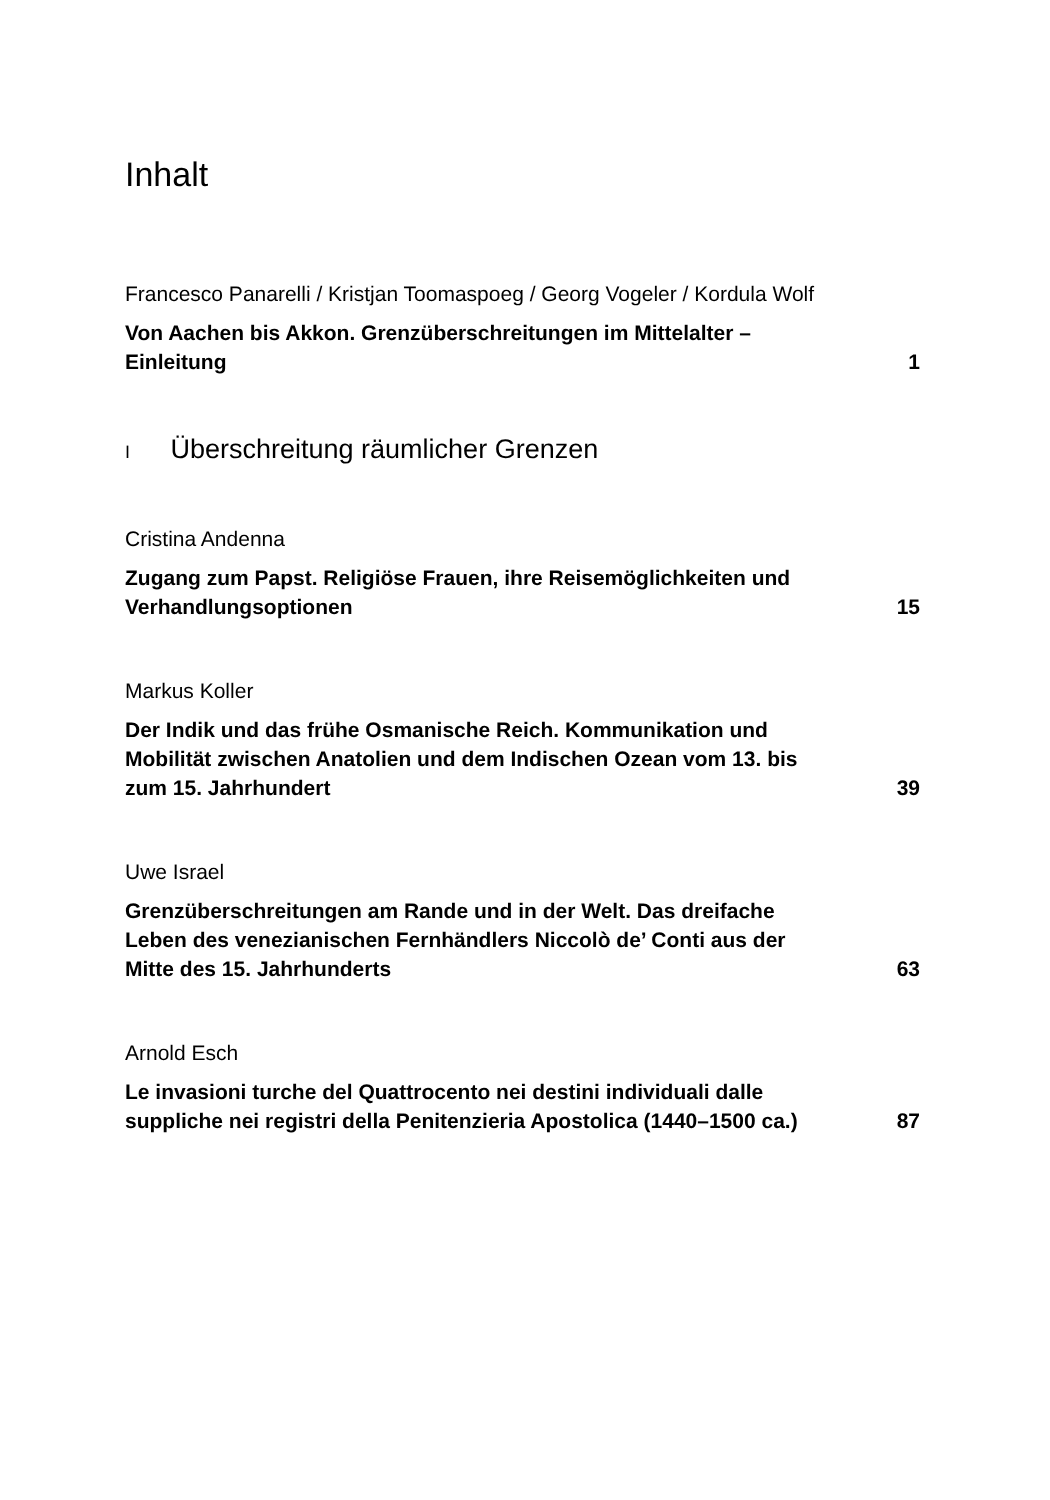Inhalt
Francesco Panarelli / Kristjan Toomaspoeg / Georg Vogeler / Kordula Wolf
Von Aachen bis Akkon. Grenzüberschreitungen im Mittelalter – Einleitung 1
I Überschreitung räumlicher Grenzen
Cristina Andenna
Zugang zum Papst. Religiöse Frauen, ihre Reisemöglichkeiten und Verhandlungsoptionen 15
Markus Koller
Der Indik und das frühe Osmanische Reich. Kommunikation und Mobilität zwischen Anatolien und dem Indischen Ozean vom 13. bis zum 15. Jahrhundert 39
Uwe Israel
Grenzüberschreitungen am Rande und in der Welt. Das dreifache Leben des venezianischen Fernhändlers Niccolò de’ Conti aus der Mitte des 15. Jahrhunderts 63
Arnold Esch
Le invasioni turche del Quattrocento nei destini individuali dalle suppliche nei registri della Penitenzieria Apostolica (1440–1500 ca.) 87